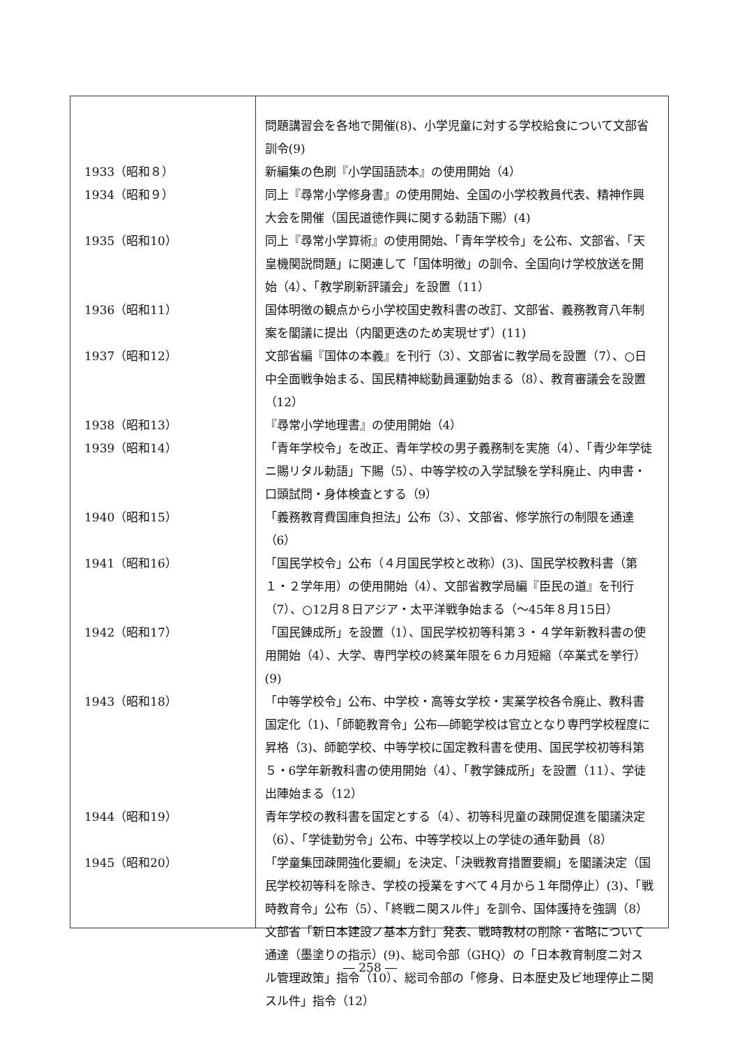| | 問題講習会を各地で開催(8)、小学児童に対する学校給食について文部省訓令(9) |
| 1933（昭和８） | 新編集の色刷『小学国語読本』の使用開始（4） |
| 1934（昭和９） | 同上『尋常小学修身書』の使用開始、全国の小学校教員代表、精神作興大会を開催（国民道徳作興に関する勅語下賜）(4) |
| 1935（昭和10） | 同上『尋常小学算術』の使用開始、「青年学校令」を公布、文部省、「天皇機関説問題」に関連して「国体明徴」の訓令、全国向け学校放送を開始（4）、「教学刷新評議会」を設置（11） |
| 1936（昭和11） | 国体明徴の観点から小学校国史教科書の改訂、文部省、義務教育八年制案を閣議に提出（内閣更迭のため実現せず）(11) |
| 1937（昭和12） | 文部省編『国体の本義』を刊行（3）、文部省に教学局を設置（7）、○日中全面戦争始まる、国民精神総動員運動始まる（8）、教育審議会を設置（12） |
| 1938（昭和13） | 『尋常小学地理書』の使用開始（4） |
| 1939（昭和14） | 「青年学校令」を改正、青年学校の男子義務制を実施（4）、「青少年学徒ニ賜リタル勅語」下賜（5）、中等学校の入学試験を学科廃止、内申書・口頭試問・身体検査とする（9） |
| 1940（昭和15） | 「義務教育費国庫負担法」公布（3）、文部省、修学旅行の制限を通達（6） |
| 1941（昭和16） | 「国民学校令」公布（４月国民学校と改称）(3)、国民学校教科書（第１・２学年用）の使用開始（4）、文部省教学局編『臣民の道』を刊行（7）、○12月８日アジア・太平洋戦争始まる（～45年８月15日） |
| 1942（昭和17） | 「国民錬成所」を設置（1）、国民学校初等科第３・４学年新教科書の使用開始（4）、大学、専門学校の終業年限を６カ月短縮（卒業式を挙行）(9) |
| 1943（昭和18） | 「中等学校令」公布、中学校・高等女学校・実業学校各令廃止、教科書国定化（1)、「師範教育令」公布―師範学校は官立となり専門学校程度に昇格（3)、師範学校、中等学校に国定教科書を使用、国民学校初等科第５・6学年新教科書の使用開始（4）、「教学錬成所」を設置（11）、学徒出陣始まる（12） |
| 1944（昭和19） | 青年学校の教科書を国定とする（4）、初等科児童の疎開促進を閣議決定（6）、「学徒勤労令」公布、中等学校以上の学徒の通年動員（8） |
| 1945（昭和20） | 「学童集団疎開強化要綱」を決定、「決戦教育措置要綱」を閣議決定（国民学校初等科を除き、学校の授業をすべて４月から１年間停止）(3)、「戦時教育令」公布（5）、「終戦ニ関スル件」を訓令、国体護持を強調（8） 文部省「新日本建設ノ基本方針」発表、戦時教材の削除・省略について通達（墨塗りの指示）(9)、総司令部（GHQ）の「日本教育制度ニ対スル管理政策」指令（10）、総司令部の「修身、日本歴史及ビ地理停止ニ関スル件」指令（12） |
― 258 ―